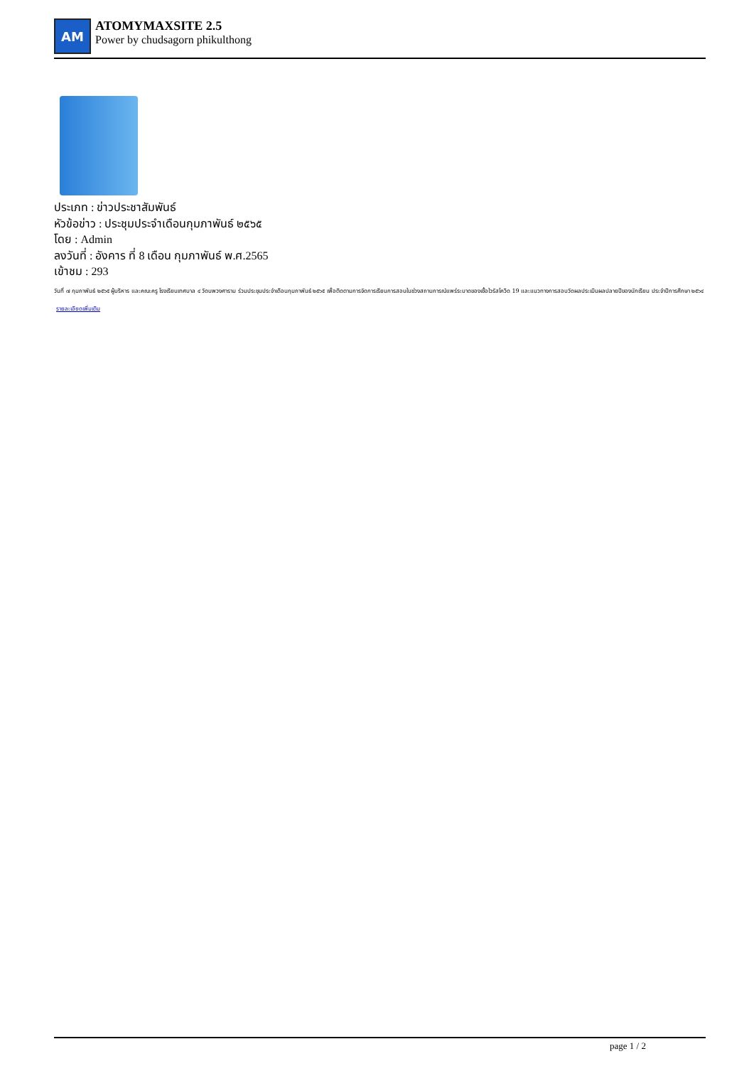AM
ATOMYMAXSITE 2.5
Power by chudsagorn phikulthong
ประเภท : ข่าวประชาสัมพันธ์
หัวข้อข่าว : ประชุมประจำเดือนกุมภาพันธ์ ๒๕๖๕
โดย : Admin
ลงวันที่ : อังคาร ที่ 8 เดือน กุมภาพันธ์ พ.ศ.2565
เข้าชม : 293
วันที่ ๗ กุมภาพันธ์ ๒๕๖๕ ผู้บริหาร และคณะครู โรงเรียนเทศบาล ๔ วัดนพวงศาราม ร่วมประชุมประจำเดือนกุมภาพันธ์ ๒๕๖๕ เพื่อติดตามการจัดการเรียนการสอนในช่วงสถานการณ์แพร่ระบาดของเชื้อไวรัสโควิด 19 และแนวทางการสอบวัดผลประเมินผลปลายปีของนักเรียน ประจำปีการศึกษา ๒๕๖๔
รายละเอียดเพิ่มเติม
page 1 / 2